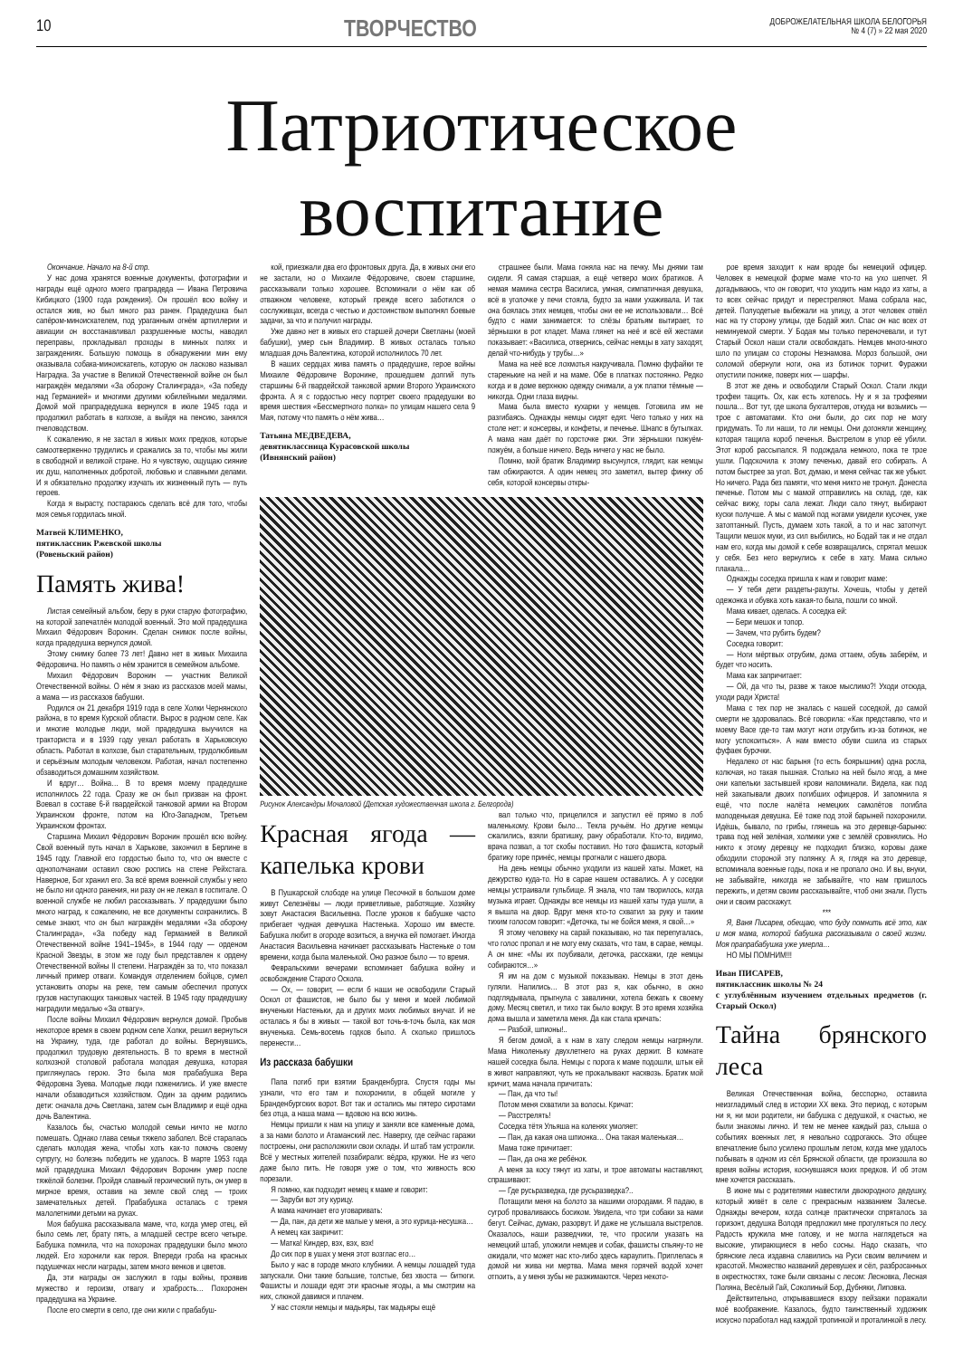10
ТВОРЧЕСТВО
ДОБРОЖЕЛАТЕЛЬНАЯ ШКОЛА БЕЛОГОРЬЯ
№ 4 (7) » 22 мая 2020
Патриотическое воспитание
Окончание. Начало на 8-й стр.
У нас дома хранятся военные документы, фотографии и награды ещё одного моего прапрадеда — Ивана Петровича Кибицкого (1900 года рождения). Он прошёл всю войну и остался жив, но был много раз ранен. Прадедушка был сапёром-миноискателем, под ураганным огнём артиллерии и авиации он восстанавливал разрушенные мосты, наводил переправы, прокладывал проходы в минных полях и заграждениях. Большую помощь в обнаружении мин ему оказывала собака-миноискатель, которую он ласково называл Наградка. За участие в Великой Отечественной войне он был награждён медалями «За оборону Сталинграда», «За победу над Германией» и многими другими юбилейными медалями. Домой мой прапрадедушка вернулся в июле 1945 года и продолжил работать в колхозе, а выйдя на пенсию, занялся пчеловодством.
К сожалению, я не застал в живых моих предков, которые самоотверженно трудились и сражались за то, чтобы мы жили в свободной и великой стране. Но я чувствую, ощущаю сияние их душ, наполненных добротой, любовью и славными делами. И я обязательно продолжу изучать их жизненный путь — путь героев.
Когда я вырасту, постараюсь сделать всё для того, чтобы моя семья гордилась мной.
Матвей КЛИМЕНКО,
пятиклассник Ржевской школы
(Ровеньский район)
Память жива!
Листая семейный альбом, беру в руки старую фотографию, на которой запечатлён молодой военный. Это мой прадедушка Михаил Фёдорович Воронин. Сделан снимок после войны, когда прадедушка вернулся домой.
Этому снимку более 73 лет! Давно нет в живых Михаила Фёдоровича. Но память о нём хранится в семейном альбоме.
Михаил Фёдорович Воронин — участник Великой Отечественной войны. О нём я знаю из рассказов моей мамы, а мама — из рассказов бабушки.
Родился он 21 декабря 1919 года в селе Холки Чернянского района, в то время Курской области. Вырос в родном селе. Как и многие молодые люди, мой прадедушка выучился на тракториста и в 1939 году уехал работать в Харьковскую область. Работал в колхозе, был старательным, трудолюбивым и серьёзным молодым человеком. Работая, начал постепенно обзаводиться домашним хозяйством.
И вдруг… Война… В то время моему прадедушке исполнилось 22 года. Сразу же он был призван на фронт. Воевал в составе 6-й гвардейской танковой армии на Втором Украинском фронте, потом на Юго-Западном, Третьем Украинском фронтах.
Старшина Михаил Фёдорович Воронин прошёл всю войну. Свой военный путь начал в Харькове, закончил в Берлине в 1945 году. Главной его гордостью было то, что он вместе с однополчанами оставил свою роспись на стене Рейхстага. Наверное, Бог хранил его. За всё время военной службы у него не было ни одного ранения, ни разу он не лежал в госпитале. О военной службе не любил рассказывать. У прадедушки было много наград, к сожалению, не все документы сохранились. В семье знают, что он был награждён медалями «За оборону Сталинграда», «За победу над Германией в Великой Отечественной войне 1941–1945», в 1944 году — орденом Красной Звезды, в этом же году был представлен к ордену Отечественной войны II степени. Награждён за то, что показал личный пример отваги. Командуя отделением бойцов, сумел установить опоры на реке, тем самым обеспечил пропуск грузов наступающих танковых частей. В 1945 году прадедушку наградили медалью «За отвагу».
После войны Михаил Фёдорович вернулся домой. Пробыв некоторое время в своем родном селе Холки, решил вернуться на Украину, туда, где работал до войны. Вернувшись, продолжил трудовую деятельность. В то время в местной колхозной столовой работала молодая девушка, которая приглянулась герою. Это была моя прабабушка Вера Фёдоровна Зуева. Молодые люди поженились. И уже вместе начали обзаводиться хозяйством. Один за одним родились дети: сначала дочь Светлана, затем сын Владимир и ещё одна дочь Валентина.
Казалось бы, счастью молодой семьи ничто не могло помешать. Однако глава семьи тяжело заболел. Всё старалась сделать молодая жена, чтобы хоть как-то помочь своему супругу, но болезнь победить не удалось. В марте 1953 года мой прадедушка Михаил Фёдорович Воронин умер после тяжёлой болезни. Пройдя славный героический путь, он умер в мирное время, оставив на земле свой след — троих замечательных детей. Прабабушка осталась с тремя малолетними детьми на руках.
Моя бабушка рассказывала маме, что, когда умер отец, ей было семь лет, брату пять, а младшей сестре всего четыре. Бабушка помнила, что на похоронах прадедушки было много людей. Его хоронили как героя. Впереди гроба на красных подушечках несли награды, затем много венков и цветов.
Да, эти награды он заслужил в годы войны, проявив мужество и героизм, отвагу и храбрость… Похоронен прадедушка на Украине.
После его смерти в село, где они жили с прабабуш-
кой, приезжали два его фронтовых друга. Да, в живых они его не застали, но о Михаиле Фёдоровиче, своем старшине, рассказывали только хорошее. Вспоминали о нём как об отважном человеке, который прежде всего заботился о сослуживцах, всегда с честью и достоинством выполнял боевые задачи, за что и получил награды.
Уже давно нет в живых его старшей дочери Светланы (моей бабушки), умер сын Владимир. В живых осталась только младшая дочь Валентина, которой исполнилось 70 лет.
В наших сердцах жива память о прадедушке, герое войны Михаиле Фёдоровиче Воронине, прошедшем долгий путь старшины 6-й гвардейской танковой армии Второго Украинского фронта. А я с гордостью несу портрет своего прадедушки во время шествия «Бессмертного полка» по улицам нашего села 9 Мая, потому что память о нём жива…
Татьяна МЕДВЕДЕВА,
девятиклассница Курасовской школы
(Ивнянский район)
страшнее были. Мама гоняла нас на печку. Мы днями там сидели. Я самая старшая, а ещё четверо моих братиков. А немая мамина сестра Василиса, умная, симпатичная девушка, всё в уголочке у печи стояла, будто за нами ухаживала. И так она боялась этих немцев, чтобы они ее не использовали… Всё будто с нами занимается: то слёзы братьям вытирает, то зёрнышки в рот кладет. Мама глянет на неё и всё ей жестами показывает: «Василиса, отвернись, сейчас немцы в хату заходят, делай что-нибудь у трубы…»
Мама на неё все лохмотья накручивала. Помню фуфайки те старенькие на ней и на маме. Обе в платках постоянно. Редко когда и в доме верхнюю одежду снимали, а уж платки тёмные — никогда. Одни глаза видны.
Мама была вместо кухарки у немцев. Готовила им не разгибаясь. Однажды немцы сидят едят. Чего только у них на столе нет: и консервы, и конфеты, и печенье. Шнапс в бутылках. А мама нам даёт по горсточке ржи. Эти зёрнышки пожуём-пожуём, а больше ничего. Ведь ничего у нас не было.
Помню, мой братик Владимир высунулся, глядит, как немцы там обжираются. А один немец это заметил, вытер финку об себя, которой консервы откры-
Рисунок Александры Мочаловой (Детская художественная школа г. Белгорода)
Красная ягода — капелька крови
В Пушкарской слободе на улице Песочной в большом доме живут Селезнёвы — люди приветливые, работящие. Хозяйку зовут Анастасия Васильевна. После уроков к бабушке часто прибегает чудная девчушка Настенька. Хорошо им вместе. Бабушка любит в огороде возиться, а внучка ей помогает. Иногда Анастасия Васильевна начинает рассказывать Настеньке о том времени, когда была маленькой. Оно разное было — то время.
Февральскими вечерами вспоминает бабушка войну и освобождение Старого Оскола.
— Ох, — говорит, — если б наши не освободили Старый Оскол от фашистов, не было бы у меня и моей любимой внученьки Настеньки, да и других моих любимых внучат. И не осталась я бы в живых — такой вот точь-в-точь была, как моя внученька. Семь-восемь годков было. А сколько пришлось перенести…
Из рассказа бабушки
Папа погиб при взятии Бранденбурга. Спустя годы мы узнали, что его там и похоронили, в общей могиле у Бранденбургских ворот. Вот так и остались мы пятеро сиротами без отца, а наша мама — вдовою на всю жизнь.
Немцы пришли к нам на улицу и заняли все каменные дома, а за нами болото и Атаманский лес. Наверху, где сейчас гаражи построены, они расположили свои склады. И штаб там устроили. Всё у местных жителей позабирали: вёдра, кружки. Не из чего даже было пить. Не говоря уже о том, что живность всю порезали.
Я помню, как подходит немец к маме и говорит:
— Заруби вот эту курицу.
А мама начинает его уговаривать:
— Да, пан, да дети же малые у меня, а это курица-несушка…
А немец как закричит:
— Матка! Киндер, вэх, вэх, вэх!
До сих пор в ушах у меня этот возглас его…
Было у нас в городе много клубники. А немцы лошадей туда запускали. Они такие большие, толстые, без хвоста — битюги. Фашисты и лошади едят эти красные ягоды, а мы смотрим на них, слюной давимся и плачем.
У нас стояли немцы и мадьяры, так мадьяры ещё
вал только что, прицелился и запустил её прямо в лоб маленькому. Крови было… Текла ручьём. Но другие немцы сжалились, взяли братишку, рану обработали. Кто-то, видимо, врача позвал, а тот скобы поставил. Но того фашиста, который братику горе принёс, немцы прогнали с нашего двора.
На день немцы обычно уходили из нашей хаты. Может, на дежурство куда-то. Но в сарае нашем оставались. А у соседки немцы устраивали гульбище. Я знала, что там творилось, когда музыка играет. Однажды все немцы из нашей хаты туда ушли, а я вышла на двор. Вдруг меня кто-то схватил за руку и таким тихим голосом говорит: «Деточка, ты не бойся меня, я свой…»
Я этому человеку на сарай показываю, но так перепугалась, что голос пропал и не могу ему сказать, что там, в сарае, немцы. А он мне: «Мы их поубивали, деточка, расскажи, где немцы собираются…»
Я им на дом с музыкой показываю. Немцы в этот день гуляли. Напились… В этот раз я, как обычно, в окно подглядывала, прыгнула с завалинки, хотела бежать к своему дому. Месяц светил, и тихо так было вокруг. В это время хозяйка дома вышла и заметила меня. Да как стала кричать:
— Разбой, шпионы!..
Я бегом домой, а к нам в хату следом немцы нагрянули. Мама Николеньку двухлетнего на руках держит. В комнате нашей соседка была. Немцы с порога к маме подошли, штык ей в живот направляют, чуть не прокалывают насквозь. Братик мой кричит, мама начала причитать:
— Пан, да что ты!
Потом меня схватили за волосы. Кричат:
— Расстрелять!
Соседка тётя Ульяша на коленях умоляет:
— Пан, да какая она шпионка… Она такая маленькая…
Мама тоже причитает:
— Пан, да она же ребёнок.
А меня за косу тянут из хаты, и трое автоматы наставляют, спрашивают:
— Где русьразведка, где русьразведка?..
Потащили меня на болото за нашими огородами. Я падаю, в сугроб проваливаюсь босиком. Увидела, что три собаки за нами бегут. Сейчас, думаю, разорвут. И даже не услышала выстрелов. Оказалось, наши разведчики, те, что просили указать на немецкий штаб, уложили немцев и собак, фашисты спьяну-то не ожидали, что может нас кто-либо здесь караулить. Приплелась я домой ни жива ни мертва. Мама меня горячей водой хочет отпоить, а у меня зубы не разжимаются. Через некото-
рое время заходит к нам вроде бы немецкий офицер. Человек в немецкой форме маме что-то на ухо шепчет. Я догадываюсь, что он говорит, что уходить нам надо из хаты, а то всех сейчас придут и перестреляют. Мама собрала нас, детей. Полуодетые выбежали на улицу, а этот человек отвёл нас на ту сторону улицы, где Бодай жил. Спас он нас всех от неминуемой смерти. У Бодая мы только переночевали, и тут Старый Оскол наши стали освобождать. Немцев много-много шло по улицам со стороны Незнамова. Мороз большой, они соломой обернули ноги, она из ботинок торчит. Фуражки опустили пониже, поверх них — шарфы.
В этот же день и освободили Старый Оскол. Стали люди трофеи тащить. Ох, как есть хотелось. Ну и я за трофеями пошла… Вот тут, где школа бухгалтеров, откуда ни возьмись — трое с автоматами. Кто они были, до сих пор не могу придумать. То ли наши, то ли немцы. Они догоняли женщину, которая тащила короб печенья. Выстрелом в упор её убили. Этот короб рассыпался. Я подождала немного, пока те трое ушли. Подскочила к этому печенью, давай его собирать. А потом быстрее за угол. Вот, думаю, и меня сейчас так же убьют. Но ничего. Рада без памяти, что меня никто не тронул. Донесла печенье. Потом мы с мамой отправились на склад, где, как сейчас вижу, горы сала лежат. Люди сало тянут, выбирают куски получше. А мы с мамой под ногами увидели кусочек, уже затоптанный. Пусть, думаем хоть такой, а то и нас затопчут. Тащили мешок муки, из сил выбились, но Бодай так и не отдал нам его, когда мы домой к себе возвращались, спрятал мешок у себя. Без него вернулись к себе в хату. Мама сильно плакала…
Однажды соседка пришла к нам и говорит маме:
— У тебя дети раздеты-разуты. Хочешь, чтобы у детей одежонка и обувка хоть какая-то была, пошли со мной.
Мама кивает, оделась. А соседка ей:
— Бери мешок и топор.
— Зачем, что рубить будем?
Соседка говорит:
— Ноги мёртвых отрубим, дома оттаем, обувь заберём, и будет что носить.
Мама как запричитает:
— Ой, да что ты, разве ж такое мыслимо?! Уходи отсюда, уходи ради Христа!
Мама с тех пор не зналась с нашей соседкой, до самой смерти не здоровалась. Всё говорила: «Как представлю, что и моему Васе где-то там могут ноги отрубить из-за ботинок, не могу успокоиться». А нам вместо обуви сшила из старых фуфаек бурочки.
Недалеко от нас барыня (то есть боярышник) одна росла, колючая, но такая пышная. Столько на ней было ягод, а мне они капельки застывшей крови напоминали. Видела, как под ней закапывали двоих погибших офицеров. И запомнила я ещё, что после налёта немецких самолётов погибла молоденькая девушка. Её тоже под этой барыней похоронили. Идёшь, бывало, по грибы, глянешь на это деревце-барыню: трава под ней зелёная, холмики уже с землёй сровнялись. Но никто к этому деревцу не подходил близко, коровы даже обходили стороной эту полянку. А я, глядя на это деревце, вспоминала военные годы, пока и не пропало оно. И вы, внуки, не забывайте, никогда не забывайте, что нам пришлось пережить, и детям своим рассказывайте, чтоб они знали. Пусть они и своим расскажут.
***
Я, Ваня Писарев, обещаю, что буду помнить всё это, как и моя мама, которой бабушка рассказывала о своей жизни. Моя прапрабабушка уже умерла…
НО МЫ ПОМНИМ!!!
Иван ПИСАРЕВ,
пятиклассник школы № 24
с углублённым изучением отдельных предметов (г. Старый Оскол)
Тайна брянского леса
Великая Отечественная война, бесспорно, оставила неизгладимый след в истории XX века. Это период, с которым ни я, ни мои родители, ни бабушка с дедушкой, к счастью, не были знакомы лично. И тем не менее каждый раз, слыша о событиях военных лет, я невольно содрогаюсь. Это общее впечатление было усилено прошлым летом, когда мне удалось побывать в одном из сёл Брянской области, где произошла во время войны история, коснувшаяся моих предков. И об этом мне хочется рассказать.
В июне мы с родителями навестили двоюродного дедушку, который живёт в селе с прекрасным названием Залесье. Однажды вечером, когда солнце практически спряталось за горизонт, дедушка Володя предложил мне прогуляться по лесу. Радость кружила мне голову, и не могла наглядеться на высокие, упирающиеся в небо сосны. Надо сказать, что брянские леса издавна славились на Руси своим величием и красотой. Множество названий деревушек и сёл, разбросанных в окрестностях, тоже были связаны с лесом: Лесновка, Лесная Поляна, Весёлый Гай, Соколиный Бор, Дубняки, Липовка.
Действительно, открывавшиеся взору пейзажи поражали моё воображение. Казалось, будто таинственный художник искусно поработал над каждой тропинкой и проталинкой в лесу.